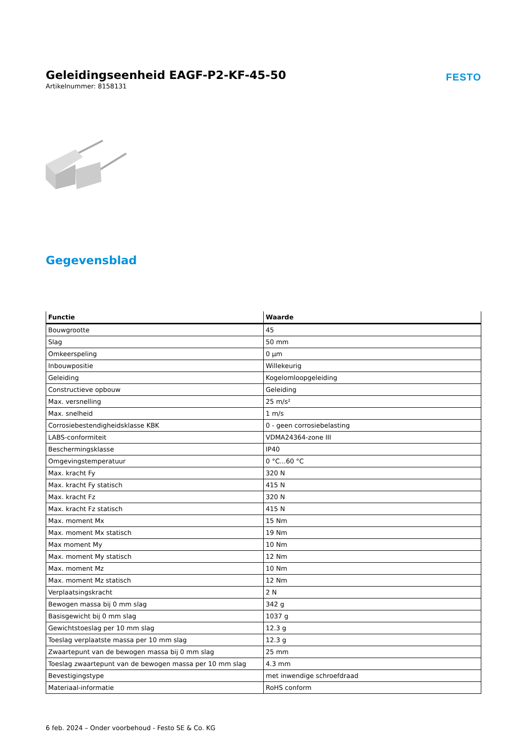Geleidingseenheid EAGF-P2-KF-45-50
Artikelnummer: 8158131
FESTO
Gegevensblad
| Functie | Waarde |
| --- | --- |
| Bouwgrootte | 45 |
| Slag | 50 mm |
| Omkeerspeling | 0 µm |
| Inbouwpositie | Willekeurig |
| Geleiding | Kogelomloopgeleiding |
| Constructieve opbouw | Geleiding |
| Max. versnelling | 25 m/s² |
| Max. snelheid | 1 m/s |
| Corrosiebestendigheidsklasse KBK | 0 - geen corrosiebelasting |
| LABS-conformiteit | VDMA24364-zone III |
| Beschermingsklasse | IP40 |
| Omgevingstemperatuur | 0 °C...60 °C |
| Max. kracht Fy | 320 N |
| Max. kracht Fy statisch | 415 N |
| Max. kracht Fz | 320 N |
| Max. kracht Fz statisch | 415 N |
| Max. moment Mx | 15 Nm |
| Max. moment Mx statisch | 19 Nm |
| Max moment My | 10 Nm |
| Max. moment My statisch | 12 Nm |
| Max. moment Mz | 10 Nm |
| Max. moment Mz statisch | 12 Nm |
| Verplaatsingskracht | 2 N |
| Bewogen massa bij 0 mm slag | 342 g |
| Basisgewicht bij 0 mm slag | 1037 g |
| Gewichtstoeslag per 10 mm slag | 12.3 g |
| Toeslag verplaatste massa per 10 mm slag | 12.3 g |
| Zwaartepunt van de bewogen massa bij 0 mm slag | 25 mm |
| Toeslag zwaartepunt van de bewogen massa per 10 mm slag | 4.3 mm |
| Bevestigingstype | met inwendige schroefdraad |
| Materiaal-informatie | RoHS conform |
6 feb. 2024 – Onder voorbehoud - Festo SE & Co. KG